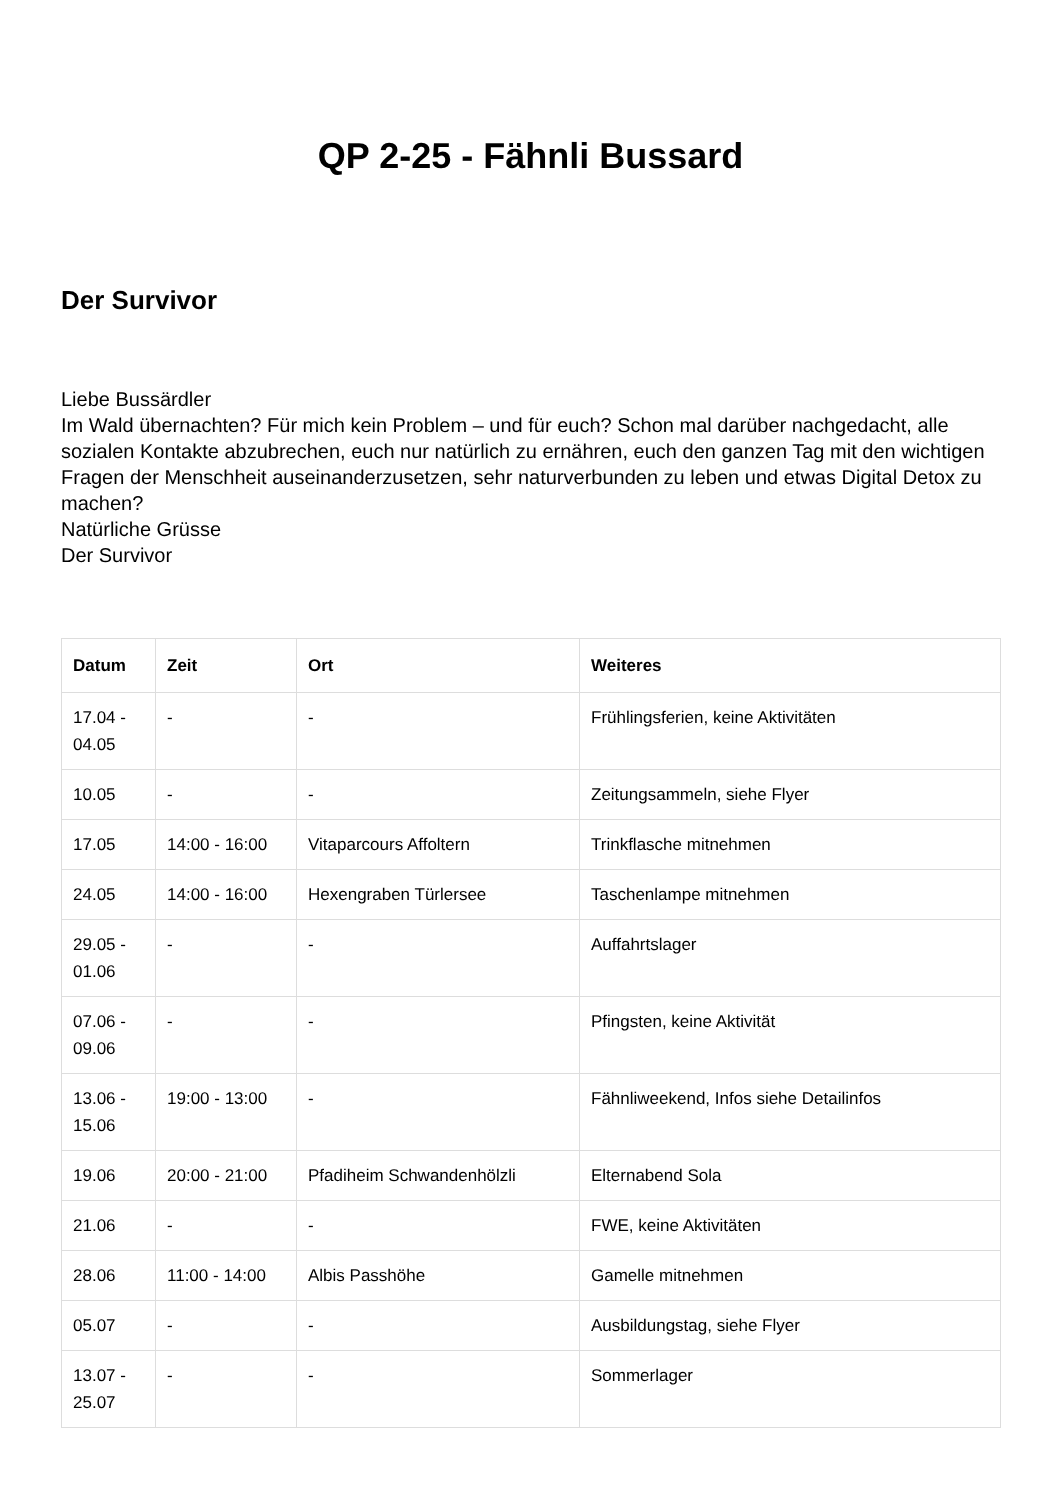QP 2-25 - Fähnli Bussard
Der Survivor
Liebe Bussärdler
Im Wald übernachten? Für mich kein Problem – und für euch? Schon mal darüber nachgedacht, alle sozialen Kontakte abzubrechen, euch nur natürlich zu ernähren, euch den ganzen Tag mit den wichtigen Fragen der Menschheit auseinanderzusetzen, sehr naturverbunden zu leben und etwas Digital Detox zu machen?
Natürliche Grüsse
Der Survivor
| Datum | Zeit | Ort | Weiteres |
| --- | --- | --- | --- |
| 17.04 - 04.05 | - | - | Frühlingsferien, keine Aktivitäten |
| 10.05 | - | - | Zeitungsammeln, siehe Flyer |
| 17.05 | 14:00 - 16:00 | Vitaparcours Affoltern | Trinkflasche mitnehmen |
| 24.05 | 14:00 - 16:00 | Hexengraben Türlersee | Taschenlampe mitnehmen |
| 29.05 - 01.06 | - | - | Auffahrtslager |
| 07.06 - 09.06 | - | - | Pfingsten, keine Aktivität |
| 13.06 - 15.06 | 19:00 - 13:00 | - | Fähnliweekend, Infos siehe Detailinfos |
| 19.06 | 20:00 - 21:00 | Pfadiheim Schwandenhölzli | Elternabend Sola |
| 21.06 | - | - | FWE, keine Aktivitäten |
| 28.06 | 11:00 - 14:00 | Albis Passhöhe | Gamelle mitnehmen |
| 05.07 | - | - | Ausbildungstag, siehe Flyer |
| 13.07 - 25.07 | - | - | Sommerlager |